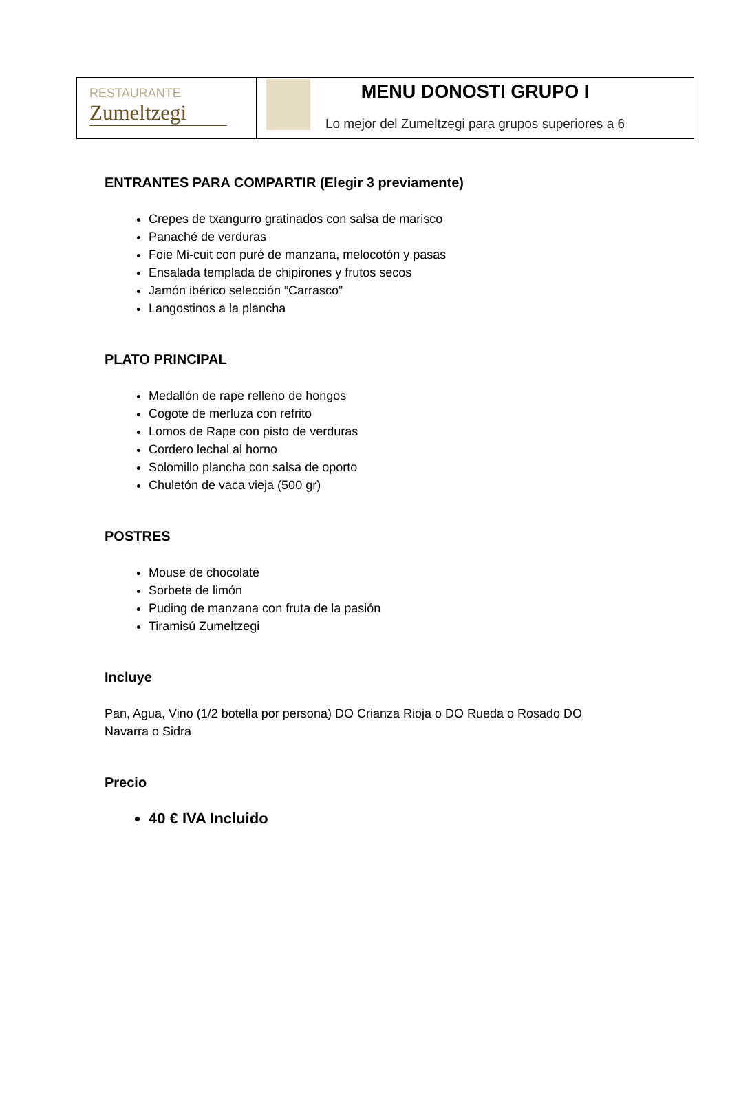| RESTAURANTE Zumeltzegi | MENU DONOSTI GRUPO I Lo mejor del Zumeltzegi para grupos superiores a 6 |
ENTRANTES PARA COMPARTIR (Elegir 3 previamente)
Crepes de txangurro gratinados con salsa de marisco
Panaché de verduras
Foie Mi-cuit con puré de manzana, melocotón y pasas
Ensalada templada de chipirones y frutos secos
Jamón ibérico selección “Carrasco”
Langostinos a la plancha
PLATO PRINCIPAL
Medallón de rape relleno de hongos
Cogote de merluza con refrito
Lomos de Rape con pisto de verduras
Cordero lechal al horno
Solomillo plancha con salsa de oporto
Chuletón de vaca vieja (500 gr)
POSTRES
Mouse de chocolate
Sorbete de limón
Puding de manzana con fruta de la pasión
Tiramisú Zumeltzegi
Incluye
Pan, Agua, Vino (1/2 botella por persona) DO Crianza Rioja o DO Rueda o Rosado DO Navarra o Sidra
Precio
40 € IVA Incluido